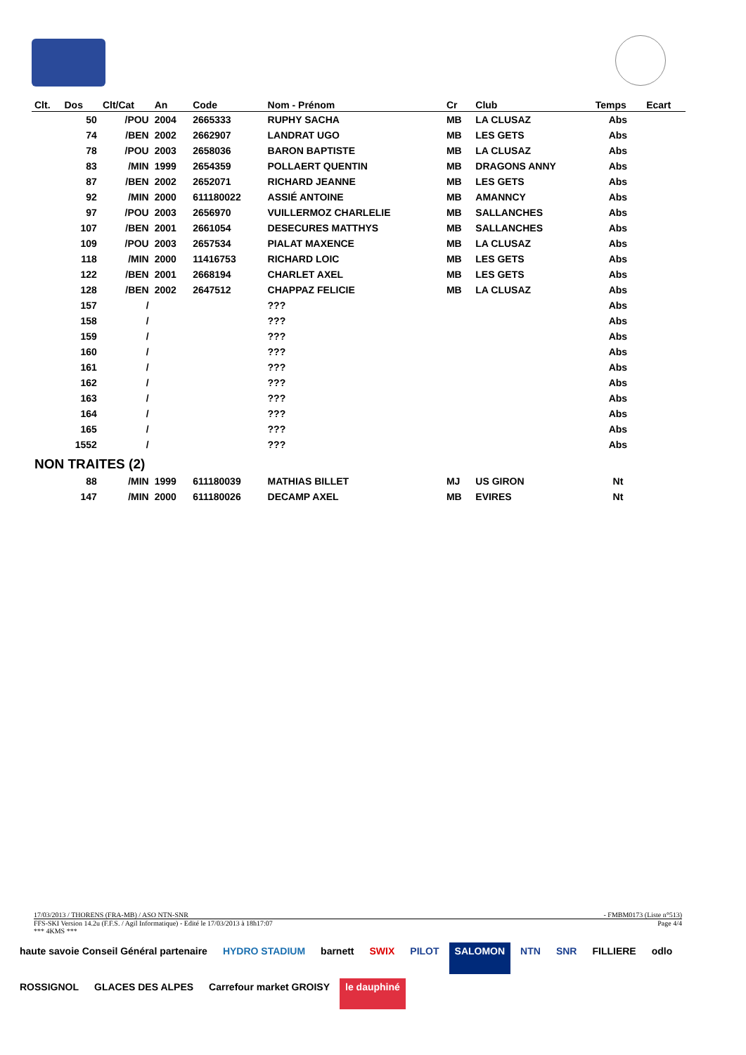| Clt. | Dos | Clt/Cat | An | Code | Nom - Prénom | Cr | Club | Temps | Ecart |
| --- | --- | --- | --- | --- | --- | --- | --- | --- | --- |
| | 50 | /POU | 2004 | 2665333 | RUPHY SACHA | MB | LA CLUSAZ | Abs | |
| | 74 | /BEN | 2002 | 2662907 | LANDRAT UGO | MB | LES GETS | Abs | |
| | 78 | /POU | 2003 | 2658036 | BARON BAPTISTE | MB | LA CLUSAZ | Abs | |
| | 83 | /MIN | 1999 | 2654359 | POLLAERT QUENTIN | MB | DRAGONS ANNY | Abs | |
| | 87 | /BEN | 2002 | 2652071 | RICHARD JEANNE | MB | LES GETS | Abs | |
| | 92 | /MIN | 2000 | 611180022 | ASSIÉ ANTOINE | MB | AMANNCY | Abs | |
| | 97 | /POU | 2003 | 2656970 | VUILLERMOZ CHARLELIE | MB | SALLANCHES | Abs | |
| | 107 | /BEN | 2001 | 2661054 | DESECURES MATTHYS | MB | SALLANCHES | Abs | |
| | 109 | /POU | 2003 | 2657534 | PIALAT MAXENCE | MB | LA CLUSAZ | Abs | |
| | 118 | /MIN | 2000 | 11416753 | RICHARD LOIC | MB | LES GETS | Abs | |
| | 122 | /BEN | 2001 | 2668194 | CHARLET AXEL | MB | LES GETS | Abs | |
| | 128 | /BEN | 2002 | 2647512 | CHAPPAZ FELICIE | MB | LA CLUSAZ | Abs | |
| | 157 | / | | | ??? | | | Abs | |
| | 158 | / | | | ??? | | | Abs | |
| | 159 | / | | | ??? | | | Abs | |
| | 160 | / | | | ??? | | | Abs | |
| | 161 | / | | | ??? | | | Abs | |
| | 162 | / | | | ??? | | | Abs | |
| | 163 | / | | | ??? | | | Abs | |
| | 164 | / | | | ??? | | | Abs | |
| | 165 | / | | | ??? | | | Abs | |
| | 1552 | / | | | ??? | | | Abs | |
| NON TRAITES (2) | | | | | | | | | |
| | 88 | /MIN | 1999 | 611180039 | MATHIAS BILLET | MJ | US GIRON | Nt | |
| | 147 | /MIN | 2000 | 611180026 | DECAMP AXEL | MB | EVIRES | Nt | |
17/03/2013 / THORENS (FRA-MB) / ASO NTN-SNR - FMBM0173 (Liste n°513)
FFS-SKI Version 14.2u (F.F.S. / Agil Informatique) - Edité le 17/03/2013 à 18h17:07 Page 4/4
*** 4KMS ***
haute savoie Conseil Général partenaire HYDRO STADIUM barnett SWIX PILOT SALOMON NTN SNR FILLIERE odlo ROSSIGNOL GLACES DES ALPES Carrefour market GROISY le dauphiné